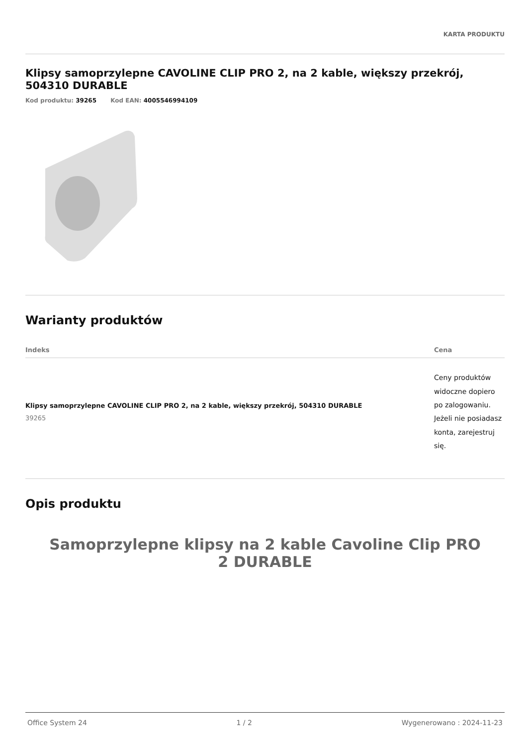KARTA PRODUKTU
Klipsy samoprzylepne CAVOLINE CLIP PRO 2, na 2 kable, większy przekrój, 504310 DURABLE
Kod produktu: 39265 Kod EAN: 4005546994109
Warianty produktów
| Indeks | Cena |
| --- | --- |
| Klipsy samoprzylepne CAVOLINE CLIP PRO 2, na 2 kable, większy przekrój, 504310 DURABLE 39265 | Ceny produktów widoczne dopiero po zalogowaniu. Jeżeli nie posiadasz konta, zarejestruj się. |
Opis produktu
Samoprzylepne klipsy na 2 kable Cavoline Clip PRO 2 DURABLE
Office System 24 1 / 2 Wygenerowano : 2024-11-23